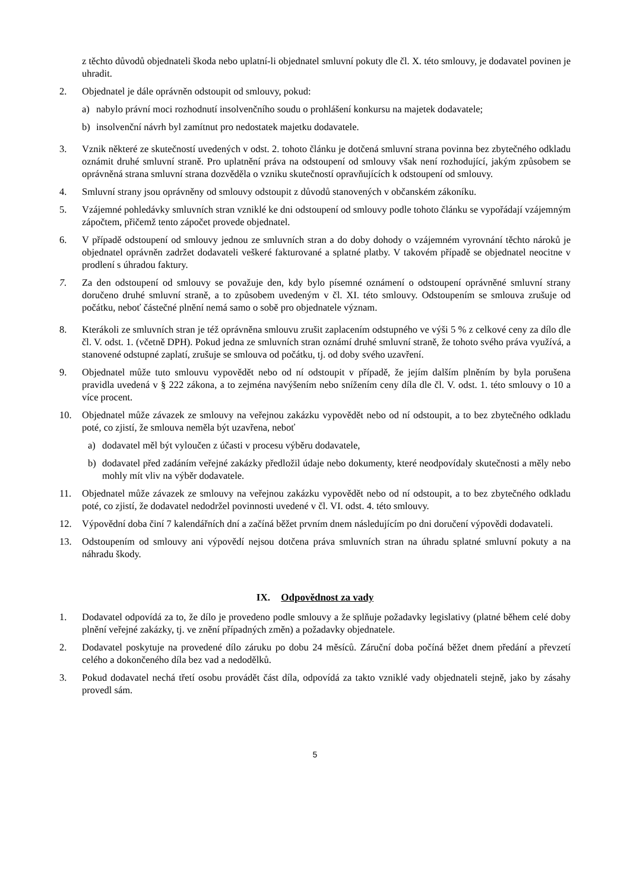z těchto důvodů objednateli škoda nebo uplatní-li objednatel smluvní pokuty dle čl. X. této smlouvy, je dodavatel povinen je uhradit.
2. Objednatel je dále oprávněn odstoupit od smlouvy, pokud:
a) nabylo právní moci rozhodnutí insolvenčního soudu o prohlášení konkursu na majetek dodavatele;
b) insolvenční návrh byl zamítnut pro nedostatek majetku dodavatele.
3. Vznik některé ze skutečností uvedených v odst. 2. tohoto článku je dotčená smluvní strana povinna bez zbytečného odkladu oznámit druhé smluvní straně. Pro uplatnění práva na odstoupení od smlouvy však není rozhodující, jakým způsobem se oprávněná strana smluvní strana dozvěděla o vzniku skutečností opravňujících k odstoupení od smlouvy.
4. Smluvní strany jsou oprávněny od smlouvy odstoupit z důvodů stanovených v občanském zákoníku.
5. Vzájemné pohledávky smluvních stran vzniklé ke dni odstoupení od smlouvy podle tohoto článku se vypořádají vzájemným zápočtem, přičemž tento zápočet provede objednatel.
6. V případě odstoupení od smlouvy jednou ze smluvních stran a do doby dohody o vzájemném vyrovnání těchto nároků je objednatel oprávněn zadržet dodavateli veškeré fakturované a splatné platby. V takovém případě se objednatel neocitne v prodlení s úhradou faktury.
7. Za den odstoupení od smlouvy se považuje den, kdy bylo písemné oznámení o odstoupení oprávněné smluvní strany doručeno druhé smluvní straně, a to způsobem uvedeným v čl. XI. této smlouvy. Odstoupením se smlouva zrušuje od počátku, neboť částečné plnění nemá samo o sobě pro objednatele význam.
8. Kterákoli ze smluvních stran je též oprávněna smlouvu zrušit zaplacením odstupného ve výši 5 % z celkové ceny za dílo dle čl. V. odst. 1. (včetně DPH). Pokud jedna ze smluvních stran oznámí druhé smluvní straně, že tohoto svého práva využívá, a stanovené odstupné zaplatí, zrušuje se smlouva od počátku, tj. od doby svého uzavření.
9. Objednatel může tuto smlouvu vypovědět nebo od ní odstoupit v případě, že jejím dalším plněním by byla porušena pravidla uvedená v § 222 zákona, a to zejména navýšením nebo snížením ceny díla dle čl. V. odst. 1. této smlouvy o 10 a více procent.
10. Objednatel může závazek ze smlouvy na veřejnou zakázku vypovědět nebo od ní odstoupit, a to bez zbytečného odkladu poté, co zjistí, že smlouva neměla být uzavřena, neboť
a) dodavatel měl být vyloučen z účasti v procesu výběru dodavatele,
b) dodavatel před zadáním veřejné zakázky předložil údaje nebo dokumenty, které neodpovídaly skutečnosti a měly nebo mohly mít vliv na výběr dodavatele.
11. Objednatel může závazek ze smlouvy na veřejnou zakázku vypovědět nebo od ní odstoupit, a to bez zbytečného odkladu poté, co zjistí, že dodavatel nedodržel povinnosti uvedené v čl. VI. odst. 4. této smlouvy.
12. Výpovědní doba činí 7 kalendářních dní a začíná běžet prvním dnem následujícím po dni doručení výpovědi dodavateli.
13. Odstoupením od smlouvy ani výpovědí nejsou dotčena práva smluvních stran na úhradu splatné smluvní pokuty a na náhradu škody.
IX. Odpovědnost za vady
1. Dodavatel odpovídá za to, že dílo je provedeno podle smlouvy a že splňuje požadavky legislativy (platné během celé doby plnění veřejné zakázky, tj. ve znění případných změn) a požadavky objednatele.
2. Dodavatel poskytuje na provedené dílo záruku po dobu 24 měsíců. Záruční doba počíná běžet dnem předání a převzetí celého a dokončeného díla bez vad a nedodělků.
3. Pokud dodavatel nechá třetí osobu provádět část díla, odpovídá za takto vzniklé vady objednateli stejně, jako by zásahy provedl sám.
5